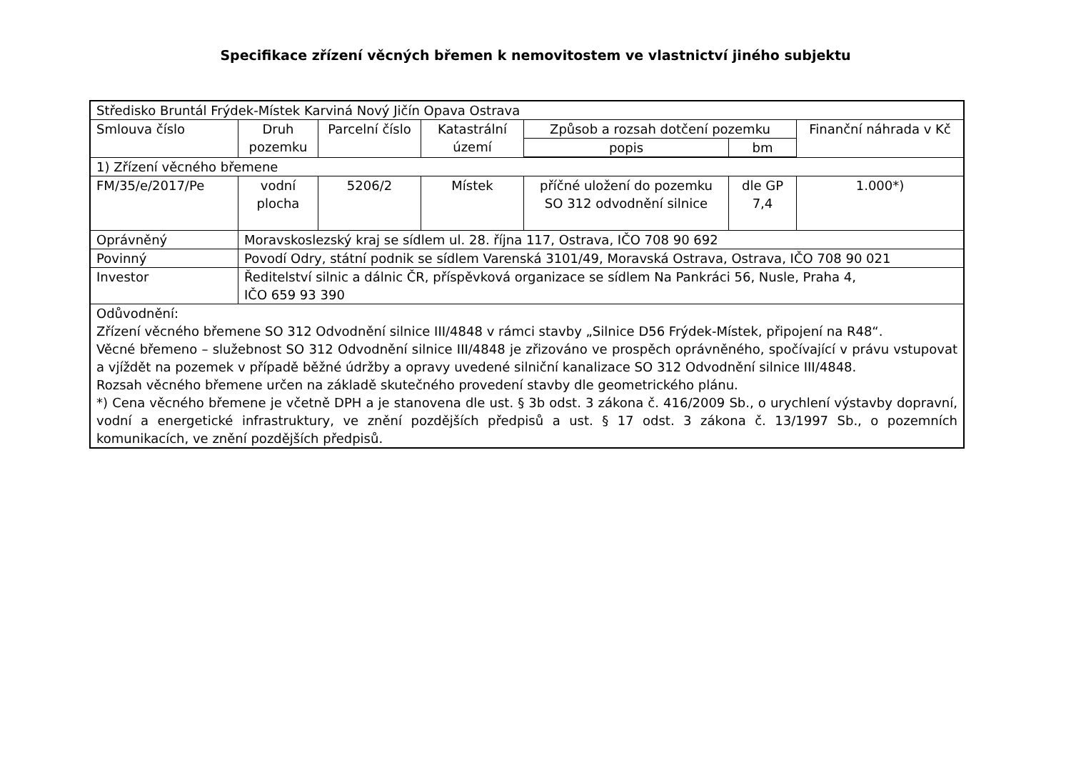Specifikace zřízení věcných břemen k nemovitostem ve vlastnictví jiného subjektu
| Středisko Bruntál Frýdek-Místek Karviná Nový Jičín Opava Ostrava | | | | | | |
| Smlouva číslo | Druh pozemku | Parcelní číslo | Katastrální území | Způsob a rozsah dotčení pozemku | | Finanční náhrada v Kč |
| | | | | popis | bm | |
| 1) Zřízení věcného břemene | | | | | | |
| FM/35/e/2017/Pe | vodní plocha | 5206/2 | Místek | příčné uložení do pozemku SO 312 odvodnění silnice | dle GP 7,4 | 1.000*) |
| Oprávněný | Moravskoslezský kraj se sídlem ul. 28. října 117, Ostrava, IČO 708 90 692 | | | | | |
| Povinný | Povodí Odry, státní podnik se sídlem Varenská 3101/49, Moravská Ostrava, Ostrava, IČO 708 90 021 | | | | | |
| Investor | Ředitelství silnic a dálnic ČR, příspěvková organizace se sídlem Na Pankráci 56, Nusle, Praha 4, IČO 659 93 390 | | | | | |
| Odůvodnění: Zřízení věcného břemene SO 312 Odvodnění silnice III/4848 v rámci stavby „Silnice D56 Frýdek-Místek, připojení na R48“. Věcné břemeno – služebnost SO 312 Odvodnění silnice III/4848 je zřizováno ve prospěch oprávněného, spočívající v právu vstupovat a vjíždět na pozemek v případě běžné údržby a opravy uvedené silniční kanalizace SO 312 Odvodnění silnice III/4848. Rozsah věcného břemene určen na základě skutečného provedení stavby dle geometrického plánu. *) Cena věcného břemene je včetně DPH a je stanovena dle ust. § 3b odst. 3 zákona č. 416/2009 Sb., o urychlení výstavby dopravní, vodní a energetické infrastruktury, ve znění pozdějších předpisů a ust. § 17 odst. 3 zákona č. 13/1997 Sb., o pozemních komunikacích, ve znění pozdějších předpisů. | | | | | | |